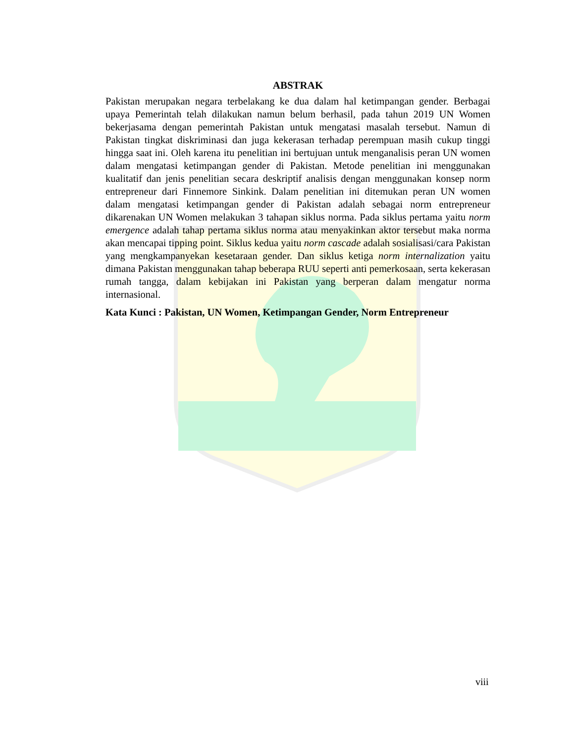ABSTRAK
Pakistan merupakan negara terbelakang ke dua dalam hal ketimpangan gender. Berbagai upaya Pemerintah telah dilakukan namun belum berhasil, pada tahun 2019 UN Women bekerjasama dengan pemerintah Pakistan untuk mengatasi masalah tersebut. Namun di Pakistan tingkat diskriminasi dan juga kekerasan terhadap perempuan masih cukup tinggi hingga saat ini. Oleh karena itu penelitian ini bertujuan untuk menganalisis peran UN women dalam mengatasi ketimpangan gender di Pakistan. Metode penelitian ini menggunakan kualitatif dan jenis penelitian secara deskriptif analisis dengan menggunakan konsep norm entrepreneur dari Finnemore Sinkink. Dalam penelitian ini ditemukan peran UN women dalam mengatasi ketimpangan gender di Pakistan adalah sebagai norm entrepreneur dikarenakan UN Women melakukan 3 tahapan siklus norma. Pada siklus pertama yaitu norm emergence adalah tahap pertama siklus norma atau menyakinkan aktor tersebut maka norma akan mencapai tipping point. Siklus kedua yaitu norm cascade adalah sosialisasi/cara Pakistan yang mengkampanyekan kesetaraan gender. Dan siklus ketiga norm internalization yaitu dimana Pakistan menggunakan tahap beberapa RUU seperti anti pemerkosaan, serta kekerasan rumah tangga, dalam kebijakan ini Pakistan yang berperan dalam mengatur norma internasional.
Kata Kunci : Pakistan, UN Women, Ketimpangan Gender, Norm Entrepreneur
viii